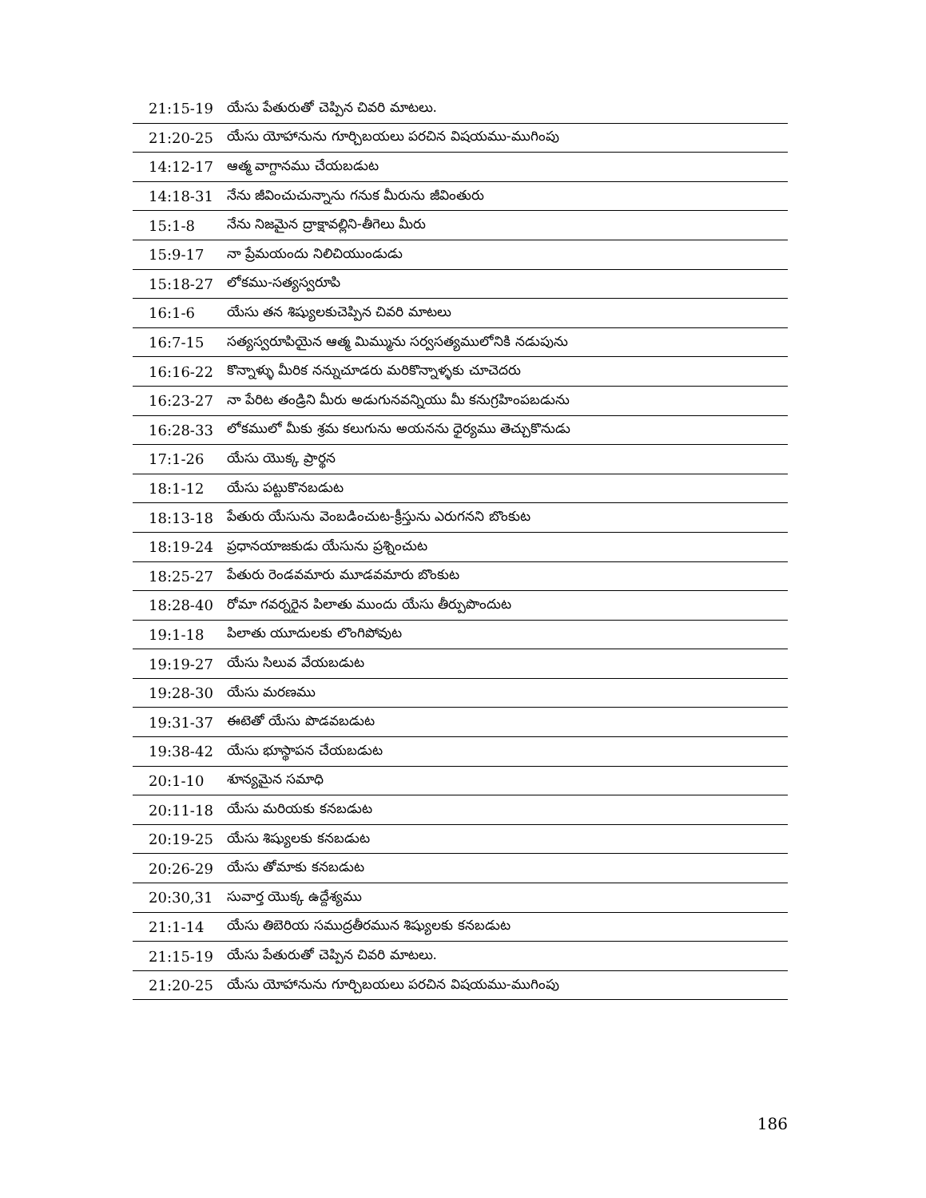| 21:15-19 | యేసు పేతురుతో చెప్పిన చివరి మాటలు. |
| 21:20-25 | యేసు యోహానును గూర్చిబయలు పరచిన విషయము-ముగింపు |
| 14:12-17 | ఆత్మ వాగ్దానము చేయబడుట |
| 14:18-31 | నేను జీవించుచున్నాను గనుక మీరును జీవింతురు |
| 15:1-8 | నేను నిజమైన ద్రాక్షావల్లిని-తీగెలు మీరు |
| 15:9-17 | నా ప్రేమయందు నిలిచియుండుడు |
| 15:18-27 | లోకము-సత్యస్వరూపి |
| 16:1-6 | యేసు తన శిష్యులకుచెప్పిన చివరి మాటలు |
| 16:7-15 | సత్యస్వరూపియైన ఆత్మ మిమ్మును సర్వసత్యములోనికి నడుపును |
| 16:16-22 | కొన్నాళ్ళు మీరిక నన్నుచూడరు మరికొన్నాళ్ళకు చూచెదరు |
| 16:23-27 | నా పేరిట తండ్రిని మీరు అడుగునవన్నియు మీ కనుగ్రహింపబడును |
| 16:28-33 | లోకములో మీకు శ్రమ కలుగును అయనను ధైర్యము తెచ్చుకొనుడు |
| 17:1-26 | యేసు యొక్క ప్రార్థన |
| 18:1-12 | యేసు పట్టుకొనబడుట |
| 18:13-18 | పేతురు యేసును వెంబడించుట-క్రీస్తును ఎరుగనని బొంకుట |
| 18:19-24 | ప్రధానయాజకుడు యేసును ప్రశ్నించుట |
| 18:25-27 | పేతురు రెండవమారు మూడవమారు బొంకుట |
| 18:28-40 | రోమా గవర్నరైన పిలాతు ముందు యేసు తీర్పుపొందుట |
| 19:1-18 | పిలాతు యూదులకు లొంగిపోవుట |
| 19:19-27 | యేసు సిలువ వేయబడుట |
| 19:28-30 | యేసు మరణము |
| 19:31-37 | ఈటెతో యేసు పొడవబడుట |
| 19:38-42 | యేసు భూస్థాపన చేయబడుట |
| 20:1-10 | శూన్యమైన సమాధి |
| 20:11-18 | యేసు మరియకు కనబడుట |
| 20:19-25 | యేసు శిష్యులకు కనబడుట |
| 20:26-29 | యేసు తోమాకు కనబడుట |
| 20:30,31 | సువార్త యొక్క ఉద్దేశ్యము |
| 21:1-14 | యేసు తిబెరియ సముద్రతీరమున శిష్యులకు కనబడుట |
| 21:15-19 | యేసు పేతురుతో చెప్పిన చివరి మాటలు. |
| 21:20-25 | యేసు యోహానును గూర్చిబయలు పరచిన విషయము-ముగింపు |
186